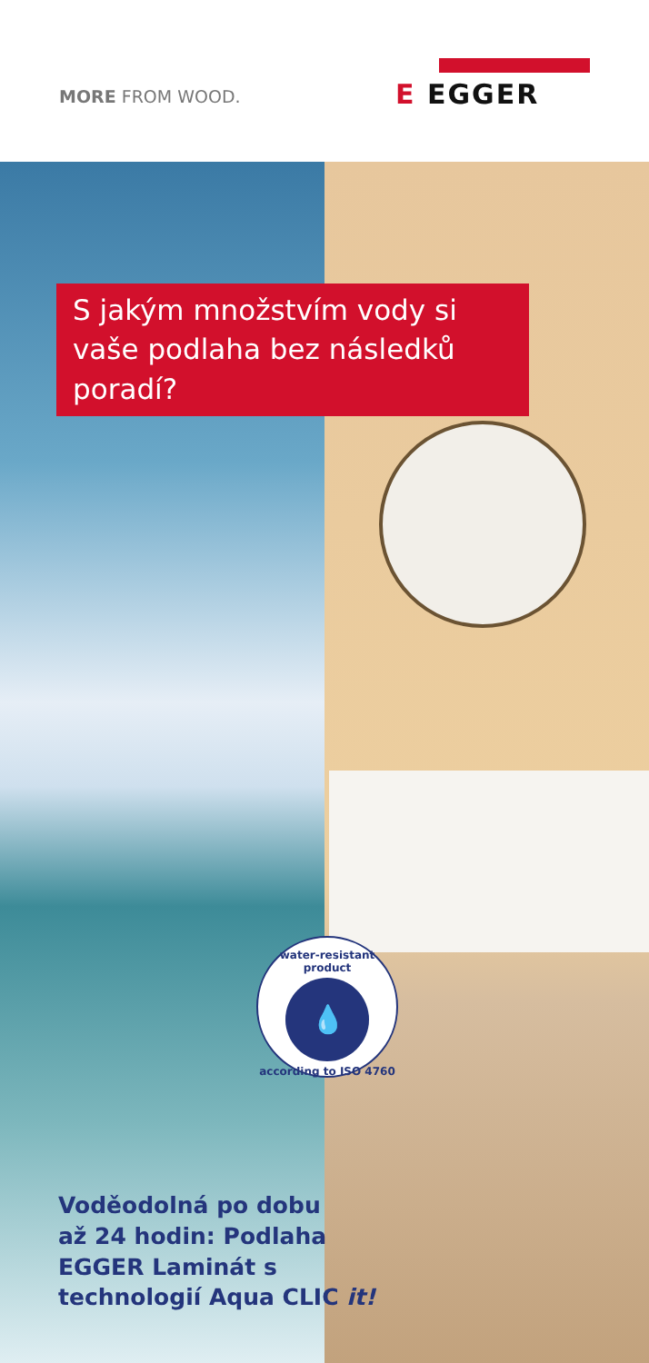MORE FROM WOOD.
E EGGER
S jakým množstvím vody si vaše podlaha bez následků poradí?
water-resistant product
💧
according to ISO 4760
Voděodolná po dobu
až 24 hodin: Podlaha
EGGER Laminát s
technologií Aqua CLIC it!